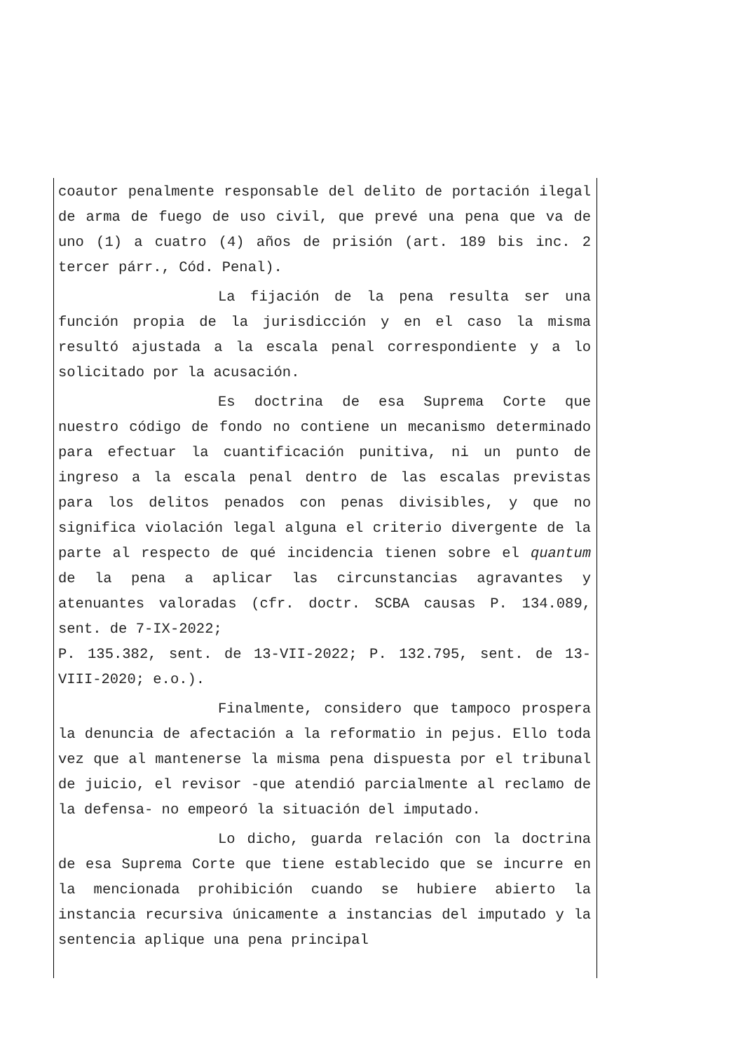coautor penalmente responsable del delito de portación ilegal de arma de fuego de uso civil, que prevé una pena que va de uno (1) a cuatro (4) años de prisión (art. 189 bis inc. 2 tercer párr., Cód. Penal).
La fijación de la pena resulta ser una función propia de la jurisdicción y en el caso la misma resultó ajustada a la escala penal correspondiente y a lo solicitado por la acusación.
Es doctrina de esa Suprema Corte que nuestro código de fondo no contiene un mecanismo determinado para efectuar la cuantificación punitiva, ni un punto de ingreso a la escala penal dentro de las escalas previstas para los delitos penados con penas divisibles, y que no significa violación legal alguna el criterio divergente de la parte al respecto de qué incidencia tienen sobre el quantum de la pena a aplicar las circunstancias agravantes y atenuantes valoradas (cfr. doctr. SCBA causas P. 134.089, sent. de 7-IX-2022;
P. 135.382, sent. de 13-VII-2022; P. 132.795, sent. de 13-VIII-2020; e.o.).
Finalmente, considero que tampoco prospera la denuncia de afectación a la reformatio in pejus. Ello toda vez que al mantenerse la misma pena dispuesta por el tribunal de juicio, el revisor -que atendió parcialmente al reclamo de la defensa- no empeoró la situación del imputado.
Lo dicho, guarda relación con la doctrina de esa Suprema Corte que tiene establecido que se incurre en la mencionada prohibición cuando se hubiere abierto la instancia recursiva únicamente a instancias del imputado y la sentencia aplique una pena principal